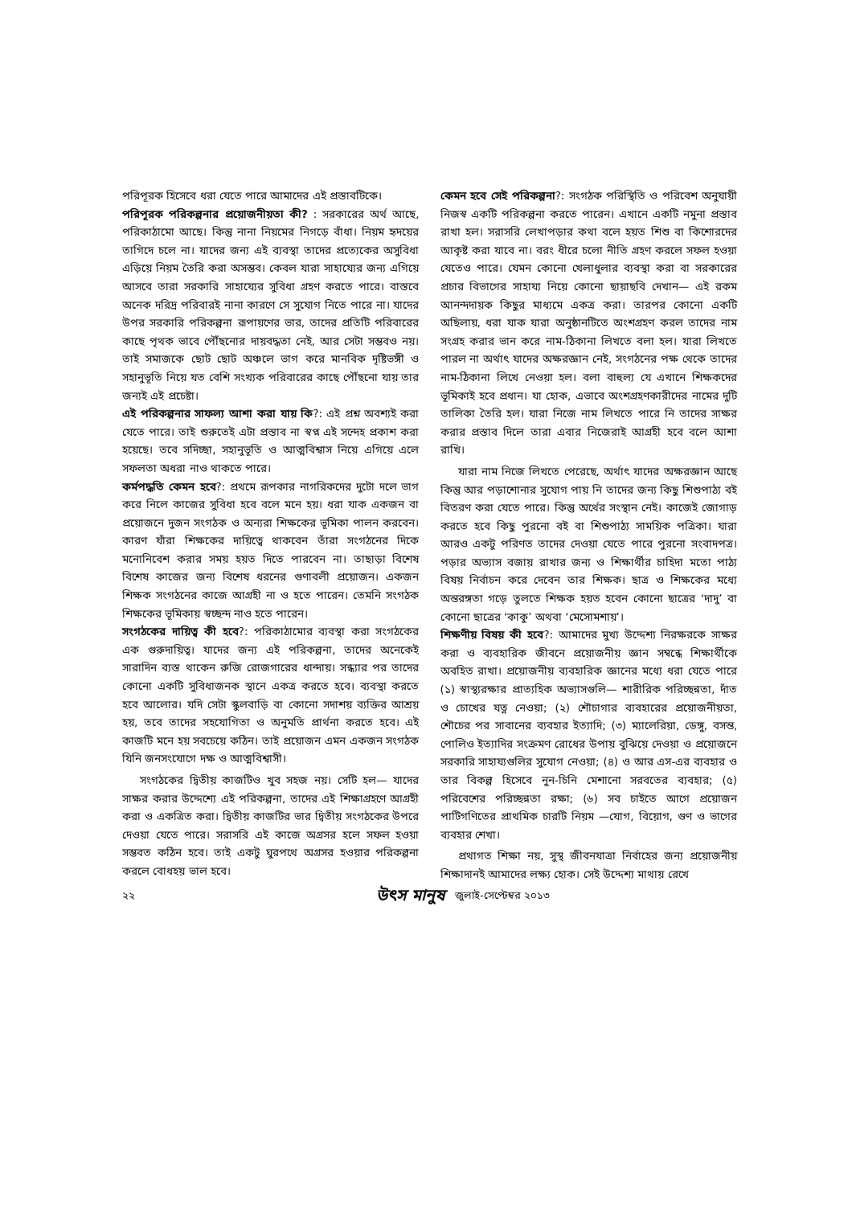পরিপূরক হিসেবে ধরা যেতে পারে আমাদের এই প্রস্তাবটিকে।
পরিপূরক পরিকল্পনার প্রয়োজনীয়তা কী? : সরকারের অর্থ আছে, পরিকাঠামো আছে। কিন্তু নানা নিয়মের নিগড়ে বাঁধা। নিয়ম হৃদয়ের তাগিদে চলে না। যাদের জন্য এই ব্যবস্থা তাদের প্রত্যেকের অসুবিধা এড়িয়ে নিয়ম তৈরি করা অসম্ভব। কেবল যারা সাহায্যের জন্য এগিয়ে আসবে তারা সরকারি সাহায্যের সুবিধা গ্রহণ করতে পারে। বাস্তবে অনেক দরিদ্র পরিবারই নানা কারণে সে সুযোগ নিতে পারে না। যাদের উপর সরকারি পরিকল্পনা রূপায়ণের ভার, তাদের প্রতিটি পরিবারের কাছে পৃথক ভাবে পৌঁছনোর দায়বদ্ধতা নেই, আর সেটা সম্ভবও নয়। তাই সমাজকে ছোট ছোট অঞ্চলে ভাগ করে মানবিক দৃষ্টিভঙ্গী ও সহানুভূতি নিয়ে যত বেশি সংখ্যক পরিবারের কাছে পৌঁছনো যায় তার জন্যই এই প্রচেষ্টা।
এই পরিকল্পনার সাফল্য আশা করা যায় কি?: এই প্রশ্ন অবশ্যই করা যেতে পারে। তাই শুরুতেই এটা প্রস্তাব না স্বপ্ন এই সন্দেহ প্রকাশ করা হয়েছে। তবে সদিচ্ছা, সহানুভূতি ও আত্মবিশ্বাস নিয়ে এগিয়ে এলে সফলতা অধরা নাও থাকতে পারে।
কর্মপদ্ধতি কেমন হবে?: প্রথমে রূপকার নাগরিকদের দুটো দলে ভাগ করে নিলে কাজের সুবিধা হবে বলে মনে হয়। ধরা যাক একজন বা প্রয়োজনে দুজন সংগঠক ও অন্যরা শিক্ষকের ভূমিকা পালন করবেন। কারণ যাঁরা শিক্ষকের দায়িত্বে থাকবেন তাঁরা সংগঠনের দিকে মনোনিবেশ করার সময় হয়ত দিতে পারবেন না। তাছাড়া বিশেষ বিশেষ কাজের জন্য বিশেষ ধরনের গুণাবলী প্রয়োজন। একজন শিক্ষক সংগঠনের কাজে আগ্রহী না ও হতে পারেন। তেমনি সংগঠক শিক্ষকের ভূমিকায় স্বচ্ছন্দ নাও হতে পারেন।
সংগঠকের দায়িত্ব কী হবে?: পরিকাঠামোর ব্যবস্থা করা সংগঠকের এক গুরুদায়িত্ব। যাদের জন্য এই পরিকল্পনা, তাদের অনেকেই সারাদিন ব্যস্ত থাকেন রুজি রোজগারের ধান্দায়। সন্ধ্যার পর তাদের কোনো একটি সুবিধাজনক স্থানে একত্র করতে হবে। ব্যবস্থা করতে হবে আলোর। যদি সেটা স্কুলবাড়ি বা কোনো সদাশয় ব্যক্তির আশ্রয় হয়, তবে তাদের সহযোগিতা ও অনুমতি প্রার্থনা করতে হবে। এই কাজটি মনে হয় সবচেয়ে কঠিন। তাই প্রয়োজন এমন একজন সংগঠক যিনি জনসংযোগে দক্ষ ও আত্মবিশ্বাসী।
সংগঠকের দ্বিতীয় কাজটিও খুব সহজ নয়। সেটি হল— যাদের সাক্ষর করার উদ্দেশ্যে এই পরিকল্পনা, তাদের এই শিক্ষাগ্রহণে আগ্রহী করা ও একত্রিত করা। দ্বিতীয় কাজটির ভার দ্বিতীয় সংগঠকের উপরে দেওয়া যেতে পারে। সরাসরি এই কাজে অগ্রসর হলে সফল হওয়া সম্ভবত কঠিন হবে। তাই একটু ঘুরপথে অগ্রসর হওয়ার পরিকল্পনা করলে বোধহয় ভাল হবে।
কেমন হবে সেই পরিকল্পনা?: সংগঠক পরিস্থিতি ও পরিবেশ অনুযায়ী নিজস্ব একটি পরিকল্পনা করতে পারেন। এখানে একটি নমুনা প্রস্তাব রাখা হল। সরাসরি লেখাপড়ার কথা বলে হয়ত শিশু বা কিশোরদের আকৃষ্ট করা যাবে না। বরং ধীরে চলো নীতি গ্রহণ করলে সফল হওয়া যেতেও পারে। যেমন কোনো খেলাধুলার ব্যবস্থা করা বা সরকারের প্রচার বিভাগের সাহায্য নিয়ে কোনো ছায়াছবি দেখান— এই রকম আনন্দদায়ক কিছুর মাধ্যমে একত্র করা। তারপর কোনো একটি অছিলায়, ধরা যাক যারা অনুষ্ঠানটিতে অংশগ্রহণ করল তাদের নাম সংগ্রহ করার ভান করে নাম-ঠিকানা লিখতে বলা হল। যারা লিখতে পারল না অর্থাৎ যাদের অক্ষরজ্ঞান নেই, সংগঠনের পক্ষ থেকে তাদের নাম-ঠিকানা লিখে নেওয়া হল। বলা বাহুল্য যে এখানে শিক্ষকদের ভূমিকাই হবে প্রধান। যা হোক, এভাবে অংশগ্রহণকারীদের নামের দুটি তালিকা তৈরি হল। যারা নিজে নাম লিখতে পারে নি তাদের সাক্ষর করার প্রস্তাব দিলে তারা এবার নিজেরাই আগ্রহী হবে বলে আশা রাখি।
যারা নাম নিজে লিখতে পেরেছে, অর্থাৎ যাদের অক্ষরজ্ঞান আছে কিন্তু আর পড়াশোনার সুযোগ পায় নি তাদের জন্য কিছু শিশুপাঠ্য বই বিতরণ করা যেতে পারে। কিন্তু অর্থের সংস্থান নেই। কাজেই জোগাড় করতে হবে কিছু পুরনো বই বা শিশুপাঠ্য সাময়িক পত্রিকা। যারা আরও একটু পরিণত তাদের দেওয়া যেতে পারে পুরনো সংবাদপত্র। পড়ার অভ্যাস বজায় রাখার জন্য ও শিক্ষার্থীর চাহিদা মতো পাঠ্য বিষয় নির্বাচন করে দেবেন তার শিক্ষক। ছাত্র ও শিক্ষকের মধ্যে অন্তরঙ্গতা গড়ে তুলতে শিক্ষক হয়ত হবেন কোনো ছাত্রের ‘দাদু’ বা কোনো ছাত্রের ‘কাকু’ অথবা ‘মেসোমশায়’।
শিক্ষণীয় বিষয় কী হবে?: আমাদের মুখ্য উদ্দেশ্য নিরক্ষরকে সাক্ষর করা ও ব্যবহারিক জীবনে প্রয়োজনীয় জ্ঞান সম্বন্ধে শিক্ষার্থীকে অবহিত রাখা। প্রয়োজনীয় ব্যবহারিক জ্ঞানের মধ্যে ধরা যেতে পারে (১) স্বাস্থ্যরক্ষার প্রাত্যহিক অভ্যাসগুলি— শারীরিক পরিচ্ছন্নতা, দাঁত ও চোখের যত্ন নেওয়া; (২) শৌচাগার ব্যবহারের প্রয়োজনীয়তা, শৌচের পর সাবানের ব্যবহার ইত্যাদি; (৩) ম্যালেরিয়া, ডেঙ্গু, বসন্ত, পোলিও ইত্যাদির সংক্রমণ রোধের উপায় বুঝিয়ে দেওয়া ও প্রয়োজনে সরকারি সাহায্যগুলির সুযোগ নেওয়া; (৪) ও আর এস-এর ব্যবহার ও তার বিকল্প হিসেবে নুন-চিনি মেশানো সরবতের ব্যবহার; (৫) পরিবেশের পরিচ্ছন্নতা রক্ষা; (৬) সব চাইতে আগে প্রয়োজন পাটিগণিতের প্রাথমিক চারটি নিয়ম —যোগ, বিয়োগ, গুণ ও ভাগের ব্যবহার শেখা।
প্রথাগত শিক্ষা নয়, সুস্থ জীবনযাত্রা নির্বাহের জন্য প্রয়োজনীয় শিক্ষাদানই আমাদের লক্ষ্য হোক। সেই উদ্দেশ্য মাথায় রেখে
২২ উৎস মানুষ জুলাই-সেপ্টেম্বর ২০১৩